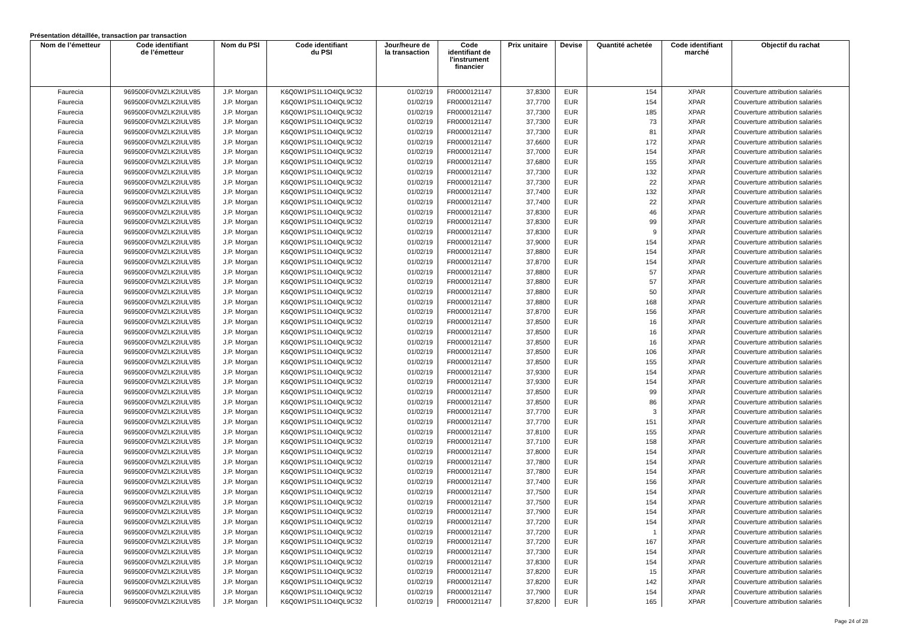Présentation détaillée, transaction par transaction
| Nom de l’émetteur | Code identifiant de l’émetteur | Nom du PSI | Code identifiant du PSI | Jour/heure de la transaction | Code identifiant de l'instrument financier | Prix unitaire | Devise | Quantité achetée | Code identifiant marché | Objectif du rachat |
| --- | --- | --- | --- | --- | --- | --- | --- | --- | --- | --- |
| Faurecia | 969500F0VMZLK2IULV85 | J.P. Morgan | K6Q0W1PS1L1O4IQL9C32 | 01/02/19 | FR0000121147 | 37,8300 | EUR | 154 | XPAR | Couverture attribution salariés |
| Faurecia | 969500F0VMZLK2IULV85 | J.P. Morgan | K6Q0W1PS1L1O4IQL9C32 | 01/02/19 | FR0000121147 | 37,7700 | EUR | 154 | XPAR | Couverture attribution salariés |
| Faurecia | 969500F0VMZLK2IULV85 | J.P. Morgan | K6Q0W1PS1L1O4IQL9C32 | 01/02/19 | FR0000121147 | 37,7300 | EUR | 185 | XPAR | Couverture attribution salariés |
| Faurecia | 969500F0VMZLK2IULV85 | J.P. Morgan | K6Q0W1PS1L1O4IQL9C32 | 01/02/19 | FR0000121147 | 37,7300 | EUR | 73 | XPAR | Couverture attribution salariés |
| Faurecia | 969500F0VMZLK2IULV85 | J.P. Morgan | K6Q0W1PS1L1O4IQL9C32 | 01/02/19 | FR0000121147 | 37,7300 | EUR | 81 | XPAR | Couverture attribution salariés |
| Faurecia | 969500F0VMZLK2IULV85 | J.P. Morgan | K6Q0W1PS1L1O4IQL9C32 | 01/02/19 | FR0000121147 | 37,6600 | EUR | 172 | XPAR | Couverture attribution salariés |
| Faurecia | 969500F0VMZLK2IULV85 | J.P. Morgan | K6Q0W1PS1L1O4IQL9C32 | 01/02/19 | FR0000121147 | 37,7000 | EUR | 154 | XPAR | Couverture attribution salariés |
| Faurecia | 969500F0VMZLK2IULV85 | J.P. Morgan | K6Q0W1PS1L1O4IQL9C32 | 01/02/19 | FR0000121147 | 37,6800 | EUR | 155 | XPAR | Couverture attribution salariés |
| Faurecia | 969500F0VMZLK2IULV85 | J.P. Morgan | K6Q0W1PS1L1O4IQL9C32 | 01/02/19 | FR0000121147 | 37,7300 | EUR | 132 | XPAR | Couverture attribution salariés |
| Faurecia | 969500F0VMZLK2IULV85 | J.P. Morgan | K6Q0W1PS1L1O4IQL9C32 | 01/02/19 | FR0000121147 | 37,7300 | EUR | 22 | XPAR | Couverture attribution salariés |
| Faurecia | 969500F0VMZLK2IULV85 | J.P. Morgan | K6Q0W1PS1L1O4IQL9C32 | 01/02/19 | FR0000121147 | 37,7400 | EUR | 132 | XPAR | Couverture attribution salariés |
| Faurecia | 969500F0VMZLK2IULV85 | J.P. Morgan | K6Q0W1PS1L1O4IQL9C32 | 01/02/19 | FR0000121147 | 37,7400 | EUR | 22 | XPAR | Couverture attribution salariés |
| Faurecia | 969500F0VMZLK2IULV85 | J.P. Morgan | K6Q0W1PS1L1O4IQL9C32 | 01/02/19 | FR0000121147 | 37,8300 | EUR | 46 | XPAR | Couverture attribution salariés |
| Faurecia | 969500F0VMZLK2IULV85 | J.P. Morgan | K6Q0W1PS1L1O4IQL9C32 | 01/02/19 | FR0000121147 | 37,8300 | EUR | 99 | XPAR | Couverture attribution salariés |
| Faurecia | 969500F0VMZLK2IULV85 | J.P. Morgan | K6Q0W1PS1L1O4IQL9C32 | 01/02/19 | FR0000121147 | 37,8300 | EUR | 9 | XPAR | Couverture attribution salariés |
| Faurecia | 969500F0VMZLK2IULV85 | J.P. Morgan | K6Q0W1PS1L1O4IQL9C32 | 01/02/19 | FR0000121147 | 37,9000 | EUR | 154 | XPAR | Couverture attribution salariés |
| Faurecia | 969500F0VMZLK2IULV85 | J.P. Morgan | K6Q0W1PS1L1O4IQL9C32 | 01/02/19 | FR0000121147 | 37,8800 | EUR | 154 | XPAR | Couverture attribution salariés |
| Faurecia | 969500F0VMZLK2IULV85 | J.P. Morgan | K6Q0W1PS1L1O4IQL9C32 | 01/02/19 | FR0000121147 | 37,8700 | EUR | 154 | XPAR | Couverture attribution salariés |
| Faurecia | 969500F0VMZLK2IULV85 | J.P. Morgan | K6Q0W1PS1L1O4IQL9C32 | 01/02/19 | FR0000121147 | 37,8800 | EUR | 57 | XPAR | Couverture attribution salariés |
| Faurecia | 969500F0VMZLK2IULV85 | J.P. Morgan | K6Q0W1PS1L1O4IQL9C32 | 01/02/19 | FR0000121147 | 37,8800 | EUR | 57 | XPAR | Couverture attribution salariés |
| Faurecia | 969500F0VMZLK2IULV85 | J.P. Morgan | K6Q0W1PS1L1O4IQL9C32 | 01/02/19 | FR0000121147 | 37,8800 | EUR | 50 | XPAR | Couverture attribution salariés |
| Faurecia | 969500F0VMZLK2IULV85 | J.P. Morgan | K6Q0W1PS1L1O4IQL9C32 | 01/02/19 | FR0000121147 | 37,8800 | EUR | 168 | XPAR | Couverture attribution salariés |
| Faurecia | 969500F0VMZLK2IULV85 | J.P. Morgan | K6Q0W1PS1L1O4IQL9C32 | 01/02/19 | FR0000121147 | 37,8700 | EUR | 156 | XPAR | Couverture attribution salariés |
| Faurecia | 969500F0VMZLK2IULV85 | J.P. Morgan | K6Q0W1PS1L1O4IQL9C32 | 01/02/19 | FR0000121147 | 37,8500 | EUR | 16 | XPAR | Couverture attribution salariés |
| Faurecia | 969500F0VMZLK2IULV85 | J.P. Morgan | K6Q0W1PS1L1O4IQL9C32 | 01/02/19 | FR0000121147 | 37,8500 | EUR | 16 | XPAR | Couverture attribution salariés |
| Faurecia | 969500F0VMZLK2IULV85 | J.P. Morgan | K6Q0W1PS1L1O4IQL9C32 | 01/02/19 | FR0000121147 | 37,8500 | EUR | 16 | XPAR | Couverture attribution salariés |
| Faurecia | 969500F0VMZLK2IULV85 | J.P. Morgan | K6Q0W1PS1L1O4IQL9C32 | 01/02/19 | FR0000121147 | 37,8500 | EUR | 106 | XPAR | Couverture attribution salariés |
| Faurecia | 969500F0VMZLK2IULV85 | J.P. Morgan | K6Q0W1PS1L1O4IQL9C32 | 01/02/19 | FR0000121147 | 37,8500 | EUR | 155 | XPAR | Couverture attribution salariés |
| Faurecia | 969500F0VMZLK2IULV85 | J.P. Morgan | K6Q0W1PS1L1O4IQL9C32 | 01/02/19 | FR0000121147 | 37,9300 | EUR | 154 | XPAR | Couverture attribution salariés |
| Faurecia | 969500F0VMZLK2IULV85 | J.P. Morgan | K6Q0W1PS1L1O4IQL9C32 | 01/02/19 | FR0000121147 | 37,9300 | EUR | 154 | XPAR | Couverture attribution salariés |
| Faurecia | 969500F0VMZLK2IULV85 | J.P. Morgan | K6Q0W1PS1L1O4IQL9C32 | 01/02/19 | FR0000121147 | 37,8500 | EUR | 99 | XPAR | Couverture attribution salariés |
| Faurecia | 969500F0VMZLK2IULV85 | J.P. Morgan | K6Q0W1PS1L1O4IQL9C32 | 01/02/19 | FR0000121147 | 37,8500 | EUR | 86 | XPAR | Couverture attribution salariés |
| Faurecia | 969500F0VMZLK2IULV85 | J.P. Morgan | K6Q0W1PS1L1O4IQL9C32 | 01/02/19 | FR0000121147 | 37,7700 | EUR | 3 | XPAR | Couverture attribution salariés |
| Faurecia | 969500F0VMZLK2IULV85 | J.P. Morgan | K6Q0W1PS1L1O4IQL9C32 | 01/02/19 | FR0000121147 | 37,7700 | EUR | 151 | XPAR | Couverture attribution salariés |
| Faurecia | 969500F0VMZLK2IULV85 | J.P. Morgan | K6Q0W1PS1L1O4IQL9C32 | 01/02/19 | FR0000121147 | 37,8100 | EUR | 155 | XPAR | Couverture attribution salariés |
| Faurecia | 969500F0VMZLK2IULV85 | J.P. Morgan | K6Q0W1PS1L1O4IQL9C32 | 01/02/19 | FR0000121147 | 37,7100 | EUR | 158 | XPAR | Couverture attribution salariés |
| Faurecia | 969500F0VMZLK2IULV85 | J.P. Morgan | K6Q0W1PS1L1O4IQL9C32 | 01/02/19 | FR0000121147 | 37,8000 | EUR | 154 | XPAR | Couverture attribution salariés |
| Faurecia | 969500F0VMZLK2IULV85 | J.P. Morgan | K6Q0W1PS1L1O4IQL9C32 | 01/02/19 | FR0000121147 | 37,7800 | EUR | 154 | XPAR | Couverture attribution salariés |
| Faurecia | 969500F0VMZLK2IULV85 | J.P. Morgan | K6Q0W1PS1L1O4IQL9C32 | 01/02/19 | FR0000121147 | 37,7800 | EUR | 154 | XPAR | Couverture attribution salariés |
| Faurecia | 969500F0VMZLK2IULV85 | J.P. Morgan | K6Q0W1PS1L1O4IQL9C32 | 01/02/19 | FR0000121147 | 37,7400 | EUR | 156 | XPAR | Couverture attribution salariés |
| Faurecia | 969500F0VMZLK2IULV85 | J.P. Morgan | K6Q0W1PS1L1O4IQL9C32 | 01/02/19 | FR0000121147 | 37,7500 | EUR | 154 | XPAR | Couverture attribution salariés |
| Faurecia | 969500F0VMZLK2IULV85 | J.P. Morgan | K6Q0W1PS1L1O4IQL9C32 | 01/02/19 | FR0000121147 | 37,7500 | EUR | 154 | XPAR | Couverture attribution salariés |
| Faurecia | 969500F0VMZLK2IULV85 | J.P. Morgan | K6Q0W1PS1L1O4IQL9C32 | 01/02/19 | FR0000121147 | 37,7900 | EUR | 154 | XPAR | Couverture attribution salariés |
| Faurecia | 969500F0VMZLK2IULV85 | J.P. Morgan | K6Q0W1PS1L1O4IQL9C32 | 01/02/19 | FR0000121147 | 37,7200 | EUR | 154 | XPAR | Couverture attribution salariés |
| Faurecia | 969500F0VMZLK2IULV85 | J.P. Morgan | K6Q0W1PS1L1O4IQL9C32 | 01/02/19 | FR0000121147 | 37,7200 | EUR | 1 | XPAR | Couverture attribution salariés |
| Faurecia | 969500F0VMZLK2IULV85 | J.P. Morgan | K6Q0W1PS1L1O4IQL9C32 | 01/02/19 | FR0000121147 | 37,7200 | EUR | 167 | XPAR | Couverture attribution salariés |
| Faurecia | 969500F0VMZLK2IULV85 | J.P. Morgan | K6Q0W1PS1L1O4IQL9C32 | 01/02/19 | FR0000121147 | 37,7300 | EUR | 154 | XPAR | Couverture attribution salariés |
| Faurecia | 969500F0VMZLK2IULV85 | J.P. Morgan | K6Q0W1PS1L1O4IQL9C32 | 01/02/19 | FR0000121147 | 37,8300 | EUR | 154 | XPAR | Couverture attribution salariés |
| Faurecia | 969500F0VMZLK2IULV85 | J.P. Morgan | K6Q0W1PS1L1O4IQL9C32 | 01/02/19 | FR0000121147 | 37,8200 | EUR | 15 | XPAR | Couverture attribution salariés |
| Faurecia | 969500F0VMZLK2IULV85 | J.P. Morgan | K6Q0W1PS1L1O4IQL9C32 | 01/02/19 | FR0000121147 | 37,8200 | EUR | 142 | XPAR | Couverture attribution salariés |
| Faurecia | 969500F0VMZLK2IULV85 | J.P. Morgan | K6Q0W1PS1L1O4IQL9C32 | 01/02/19 | FR0000121147 | 37,7900 | EUR | 154 | XPAR | Couverture attribution salariés |
| Faurecia | 969500F0VMZLK2IULV85 | J.P. Morgan | K6Q0W1PS1L1O4IQL9C32 | 01/02/19 | FR0000121147 | 37,8200 | EUR | 165 | XPAR | Couverture attribution salariés |
Page 24 of 28